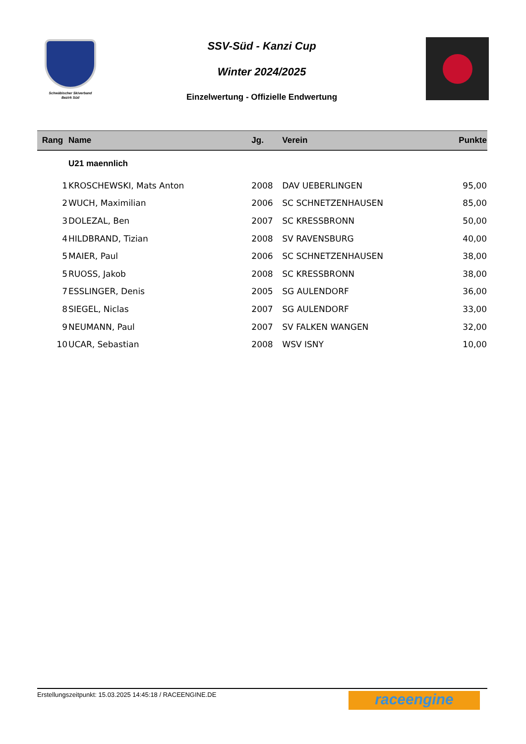Schwäbischer Skiverband
Bezirk Süd
SSV-Süd - Kanzi Cup
Winter 2024/2025
Einzelwertung - Offizielle Endwertung
| Rang | Name | Jg. | Verein | Punkte |
| --- | --- | --- | --- | --- |
| | U21 maennlich | | | |
| 1 | KROSCHEWSKI, Mats Anton | 2008 | DAV UEBERLINGEN | 95,00 |
| 2 | WUCH, Maximilian | 2006 | SC SCHNETZENHAUSEN | 85,00 |
| 3 | DOLEZAL, Ben | 2007 | SC KRESSBRONN | 50,00 |
| 4 | HILDBRAND, Tizian | 2008 | SV RAVENSBURG | 40,00 |
| 5 | MAIER, Paul | 2006 | SC SCHNETZENHAUSEN | 38,00 |
| 5 | RUOSS, Jakob | 2008 | SC KRESSBRONN | 38,00 |
| 7 | ESSLINGER, Denis | 2005 | SG AULENDORF | 36,00 |
| 8 | SIEGEL, Niclas | 2007 | SG AULENDORF | 33,00 |
| 9 | NEUMANN, Paul | 2007 | SV FALKEN WANGEN | 32,00 |
| 10 | UCAR, Sebastian | 2008 | WSV ISNY | 10,00 |
Erstellungszeitpunkt: 15.03.2025 14:45:18 / RACEENGINE.DE
raceengine